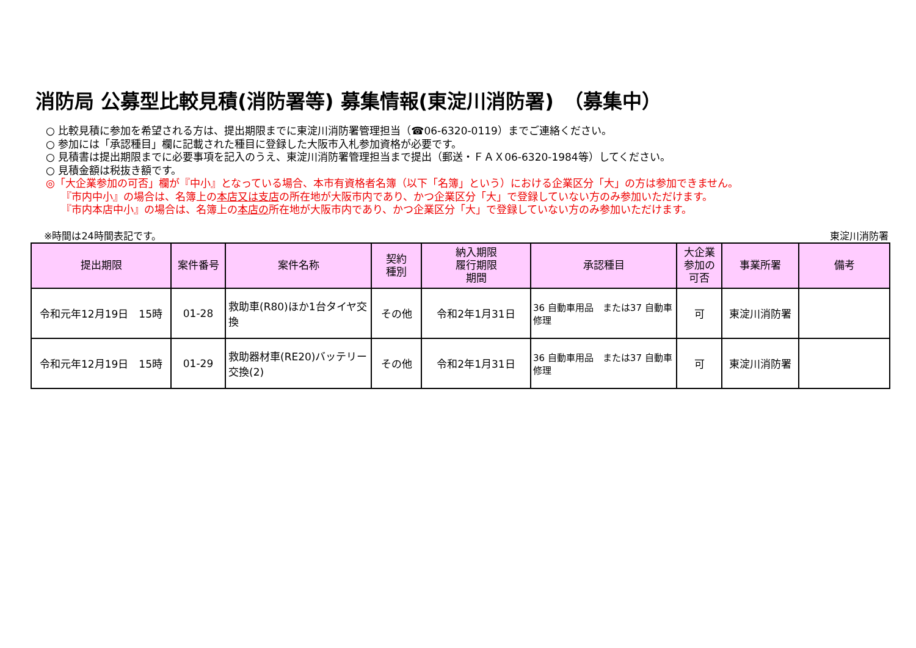消防局 公募型比較見積(消防署等) 募集情報(東淀川消防署)　（募集中）
○ 比較見積に参加を希望される方は、提出期限までに東淀川消防署管理担当（☎06-6320-0119）までご連絡ください。
○ 参加には「承認種目」欄に記載された種目に登録した大阪市入札参加資格が必要です。
○ 見積書は提出期限までに必要事項を記入のうえ、東淀川消防署管理担当まで提出（郵送・ＦＡＸ06-6320-1984等）してください。
○ 見積金額は税抜き額です。
◎「大企業参加の可否」欄が『中小』となっている場合、本市有資格者名簿（以下「名簿」という）における企業区分「大」の方は参加できません。
『市内中小』の場合は、名簿上の本店又は支店の所在地が大阪市内であり、かつ企業区分「大」で登録していない方のみ参加いただけます。
『市内本店中小』の場合は、名簿上の本店の所在地が大阪市内であり、かつ企業区分「大」で登録していない方のみ参加いただけます。
※時間は24時間表記です。 東淀川消防署
| 提出期限 | 案件番号 | 案件名称 | 契約 種別 | 納入期限 履行期限 期間 | 承認種目 | 大企業 参加の 可否 | 事業所署 | 備考 |
| --- | --- | --- | --- | --- | --- | --- | --- | --- |
| 令和元年12月19日 15時 | 01-28 | 救助車(R80)ほか1台タイヤ交換 | その他 | 令和2年1月31日 | 36 自動車用品 または37 自動車修理 | 可 | 東淀川消防署 | |
| 令和元年12月19日 15時 | 01-29 | 救助器材車(RE20)バッテリー交換(2) | その他 | 令和2年1月31日 | 36 自動車用品 または37 自動車修理 | 可 | 東淀川消防署 | |